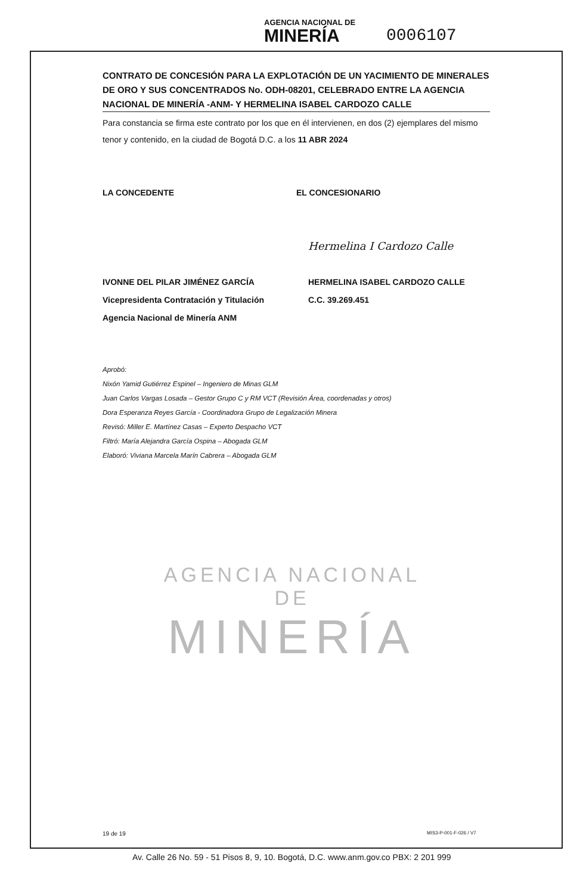AGENCIA NACIONAL DE
MINERÍA
0006107
CONTRATO DE CONCESIÓN PARA LA EXPLOTACIÓN DE UN YACIMIENTO DE MINERALES DE ORO Y SUS CONCENTRADOS No. ODH-08201, CELEBRADO ENTRE LA AGENCIA NACIONAL DE MINERÍA -ANM- Y HERMELINA ISABEL CARDOZO CALLE
Para constancia se firma este contrato por los que en él intervienen, en dos (2) ejemplares del mismo tenor y contenido, en la ciudad de Bogotá D.C. a los 11 ABR 2024
LA CONCEDENTE EL CONCESIONARIO
IVONNE DEL PILAR JIMÉNEZ GARCÍA
Vicepresidenta Contratación y Titulación
Agencia Nacional de Minería ANM
Hermelina I Cardozo Calle
HERMELINA ISABEL CARDOZO CALLE
C.C. 39.269.451
Aprobó:
Nixón Yamid Gutiérrez Espinel – Ingeniero de Minas GLM
Juan Carlos Vargas Losada – Gestor Grupo C y RM VCT (Revisión Área, coordenadas y otros)
Dora Esperanza Reyes García - Coordinadora Grupo de Legalización Minera
Revisó: Miller E. Martínez Casas – Experto Despacho VCT
Filtró: María Alejandra García Ospina – Abogada GLM
Elaboró: Viviana Marcela Marín Cabrera – Abogada GLM
AGENCIA NACIONAL DE
MINERÍA
19 de 19 MIS3-P-001-F-026 / V7
Av. Calle 26 No. 59 - 51 Pisos 8, 9, 10. Bogotá, D.C. www.anm.gov.co PBX: 2 201 999